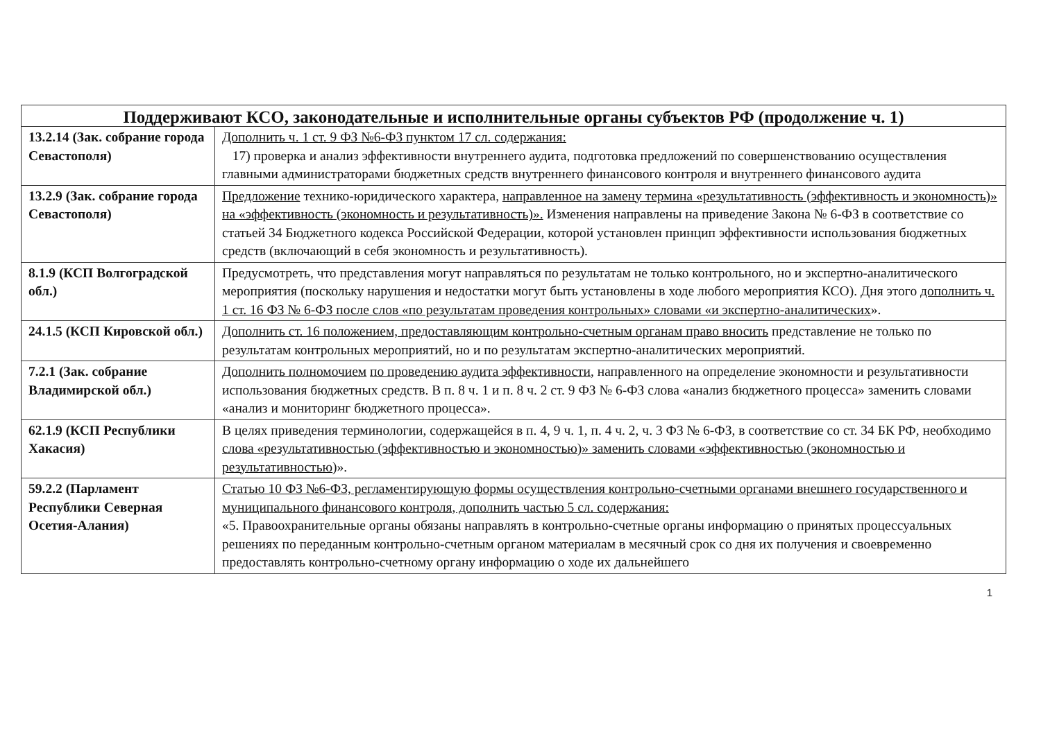| Поддерживают КСО, законодательные и исполнительные органы субъектов РФ (продолжение ч. 1) | |
| --- | --- |
| 13.2.14 (Зак. собрание города Севастополя) | Дополнить ч. 1 ст. 9 ФЗ №6-ФЗ пунктом 17 сл. содержания: 17) проверка и анализ эффективности внутреннего аудита, подготовка предложений по совершенствованию осуществления главными администраторами бюджетных средств внутреннего финансового контроля и внутреннего финансового аудита |
| 13.2.9 (Зак. собрание города Севастополя) | Предложение технико-юридического характера, направленное на замену термина «результативность (эффективность и экономность)» на «эффективность (экономность и результативность)». Изменения направлены на приведение Закона № 6-ФЗ в соответствие со статьей 34 Бюджетного кодекса Российской Федерации, которой установлен принцип эффективности использования бюджетных средств (включающий в себя экономность и результативность). |
| 8.1.9 (КСП Волгоградской обл.) | Предусмотреть, что представления могут направляться по результатам не только контрольного, но и экспертно-аналитического мероприятия (поскольку нарушения и недостатки могут быть установлены в ходе любого мероприятия КСО). Дня этого дополнить ч. 1 ст. 16 ФЗ № 6-ФЗ после слов «по результатам проведения контрольных» словами «и экспертно-аналитических ». |
| 24.1.5 (КСП Кировской обл.) | Дополнить ст. 16 положением, предоставляющим контрольно-счетным органам право вносить представление не только по результатам контрольных мероприятий, но и по результатам экспертно-аналитических мероприятий. |
| 7.2.1 (Зак. собрание Владимирской обл.) | Дополнить полномочием по проведению аудита эффективности , направленного на определение экономности и результативности использования бюджетных средств. В п. 8 ч. 1 и п. 8 ч. 2 ст. 9 ФЗ № 6-ФЗ слова «анализ бюджетного процесса» заменить словами «анализ и мониторинг бюджетного процесса». |
| 62.1.9 (КСП Республики Хакасия) | В целях приведения терминологии, содержащейся в п. 4, 9 ч. 1, п. 4 ч. 2, ч. 3 ФЗ № 6-ФЗ, в соответствие со ст. 34 БК РФ, необходимо слова «результативностью (эффективностью и экономностью)» заменить словами «эффективностью (экономностью и результативностью )». |
| 59.2.2 (Парламент Республики Северная Осетия-Алания) | Статью 10 ФЗ №6-ФЗ, регламентирующую формы осуществления контрольно-счетными органами внешнего государственного и муниципального финансового контроля, дополнить частью 5 сл. содержания: «5. Правоохранительные органы обязаны направлять в контрольно-счетные органы информацию о принятых процессуальных решениях по переданным контрольно-счетным органом материалам в месячный срок со дня их получения и своевременно предоставлять контрольно-счетному органу информацию о ходе их дальнейшего |
1